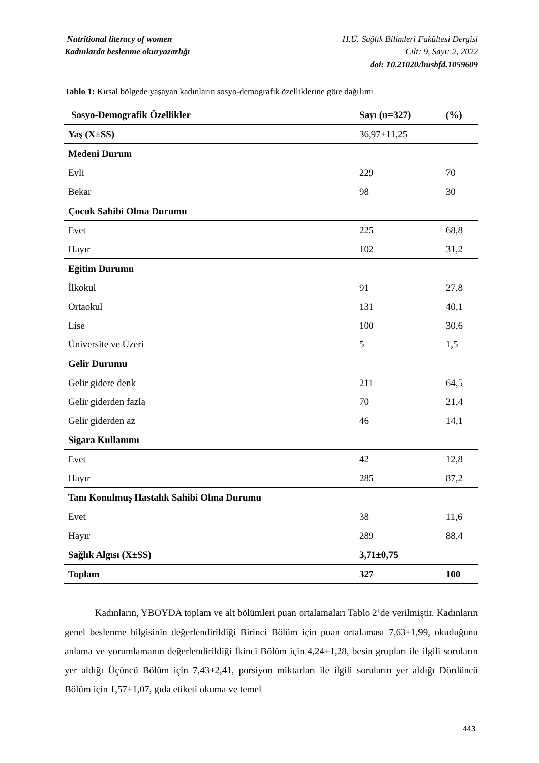Nutritional literacy of women H.Ü. Sağlık Bilimleri Fakültesi Dergisi
Kadınlarda beslenme okuryazarlığı Cilt: 9, Sayı: 2, 2022
doi: 10.21020/husbfd.1059609
Tablo 1: Kırsal bölgede yaşayan kadınların sosyo-demografik özelliklerine göre dağılımı
| Sosyo-Demografik Özellikler | Sayı (n=327) | (%) |
| --- | --- | --- |
| Yaş (X±SS) | 36,97±11,25 | |
| Medeni Durum | | |
| Evli | 229 | 70 |
| Bekar | 98 | 30 |
| Çocuk Sahibi Olma Durumu | | |
| Evet | 225 | 68,8 |
| Hayır | 102 | 31,2 |
| Eğitim Durumu | | |
| İlkokul | 91 | 27,8 |
| Ortaokul | 131 | 40,1 |
| Lise | 100 | 30,6 |
| Üniversite ve Üzeri | 5 | 1,5 |
| Gelir Durumu | | |
| Gelir gidere denk | 211 | 64,5 |
| Gelir giderden fazla | 70 | 21,4 |
| Gelir giderden az | 46 | 14,1 |
| Sigara Kullanımı | | |
| Evet | 42 | 12,8 |
| Hayır | 285 | 87,2 |
| Tanı Konulmuş Hastalık Sahibi Olma Durumu | | |
| Evet | 38 | 11,6 |
| Hayır | 289 | 88,4 |
| Sağlık Algısı (X±SS) | 3,71±0,75 | |
| Toplam | 327 | 100 |
Kadınların, YBOYDA toplam ve alt bölümleri puan ortalamaları Tablo 2’de verilmiştir. Kadınların genel beslenme bilgisinin değerlendirildiği Birinci Bölüm için puan ortalaması 7,63±1,99, okuduğunu anlama ve yorumlamanın değerlendirildiği İkinci Bölüm için 4,24±1,28, besin grupları ile ilgili soruların yer aldığı Üçüncü Bölüm için 7,43±2,41, porsiyon miktarları ile ilgili soruların yer aldığı Dördüncü Bölüm için 1,57±1,07, gıda etiketi okuma ve temel
443